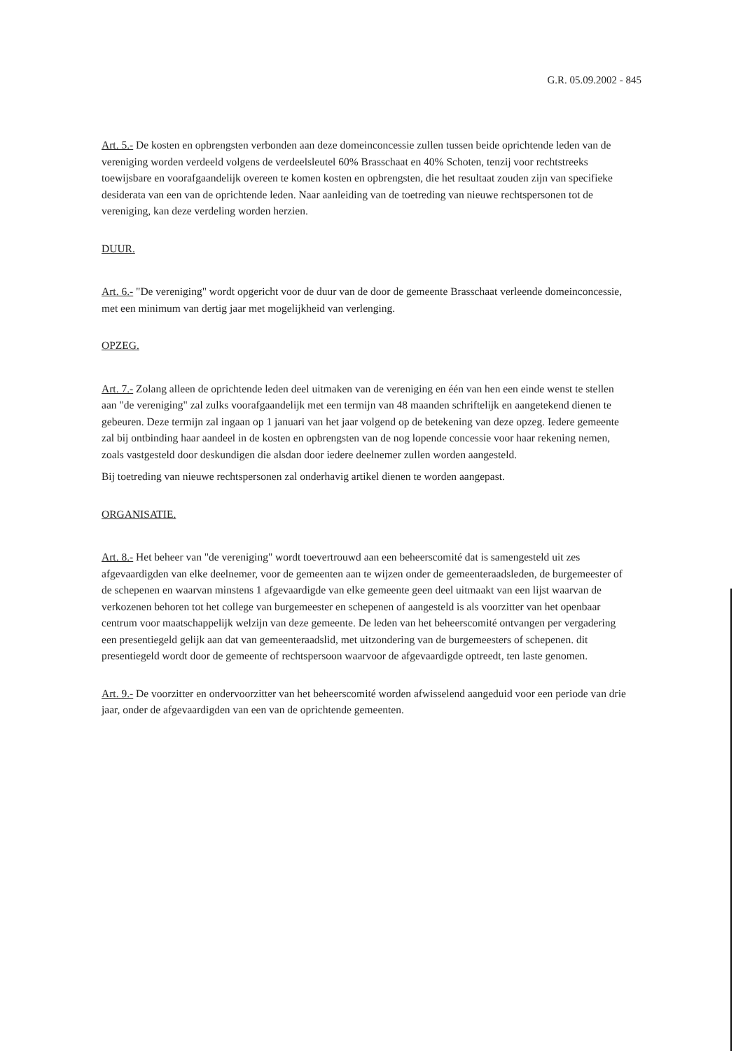G.R. 05.09.2002 - 845
Art. 5.- De kosten en opbrengsten verbonden aan deze domeinconcessie zullen tussen beide oprichtende leden van de vereniging worden verdeeld volgens de verdeelsleutel 60% Brasschaat en 40% Schoten, tenzij voor rechtstreeks toewijsbare en voorafgaandelijk overeen te komen kosten en opbrengsten, die het resultaat zouden zijn van specifieke desiderata van een van de oprichtende leden. Naar aanleiding van de toetreding van nieuwe rechtspersonen tot de vereniging, kan deze verdeling worden herzien.
DUUR.
Art. 6.- "De vereniging" wordt opgericht voor de duur van de door de gemeente Brasschaat verleende domeinconcessie, met een minimum van dertig jaar met mogelijkheid van verlenging.
OPZEG.
Art. 7.- Zolang alleen de oprichtende leden deel uitmaken van de vereniging en één van hen een einde wenst te stellen aan "de vereniging" zal zulks voorafgaandelijk met een termijn van 48 maanden schriftelijk en aangetekend dienen te gebeuren. Deze termijn zal ingaan op 1 januari van het jaar volgend op de betekening van deze opzeg. Iedere gemeente zal bij ontbinding haar aandeel in de kosten en opbrengsten van de nog lopende concessie voor haar rekening nemen, zoals vastgesteld door deskundigen die alsdan door iedere deelnemer zullen worden aangesteld.
Bij toetreding van nieuwe rechtspersonen zal onderhavig artikel dienen te worden aangepast.
ORGANISATIE.
Art. 8.- Het beheer van "de vereniging" wordt toevertrouwd aan een beheerscomité dat is samengesteld uit zes afgevaardigden van elke deelnemer, voor de gemeenten aan te wijzen onder de gemeenteraadsleden, de burgemeester of de schepenen en waarvan minstens 1 afgevaardigde van elke gemeente geen deel uitmaakt van een lijst waarvan de verkozenen behoren tot het college van burgemeester en schepenen of aangesteld is als voorzitter van het openbaar centrum voor maatschappelijk welzijn van deze gemeente. De leden van het beheerscomité ontvangen per vergadering een presentiegeld gelijk aan dat van gemeenteraadslid, met uitzondering van de burgemeesters of schepenen. dit presentiegeld wordt door de gemeente of rechtspersoon waarvoor de afgevaardigde optreedt, ten laste genomen.
Art. 9.- De voorzitter en ondervoorzitter van het beheerscomité worden afwisselend aangeduid voor een periode van drie jaar, onder de afgevaardigden van een van de oprichtende gemeenten.